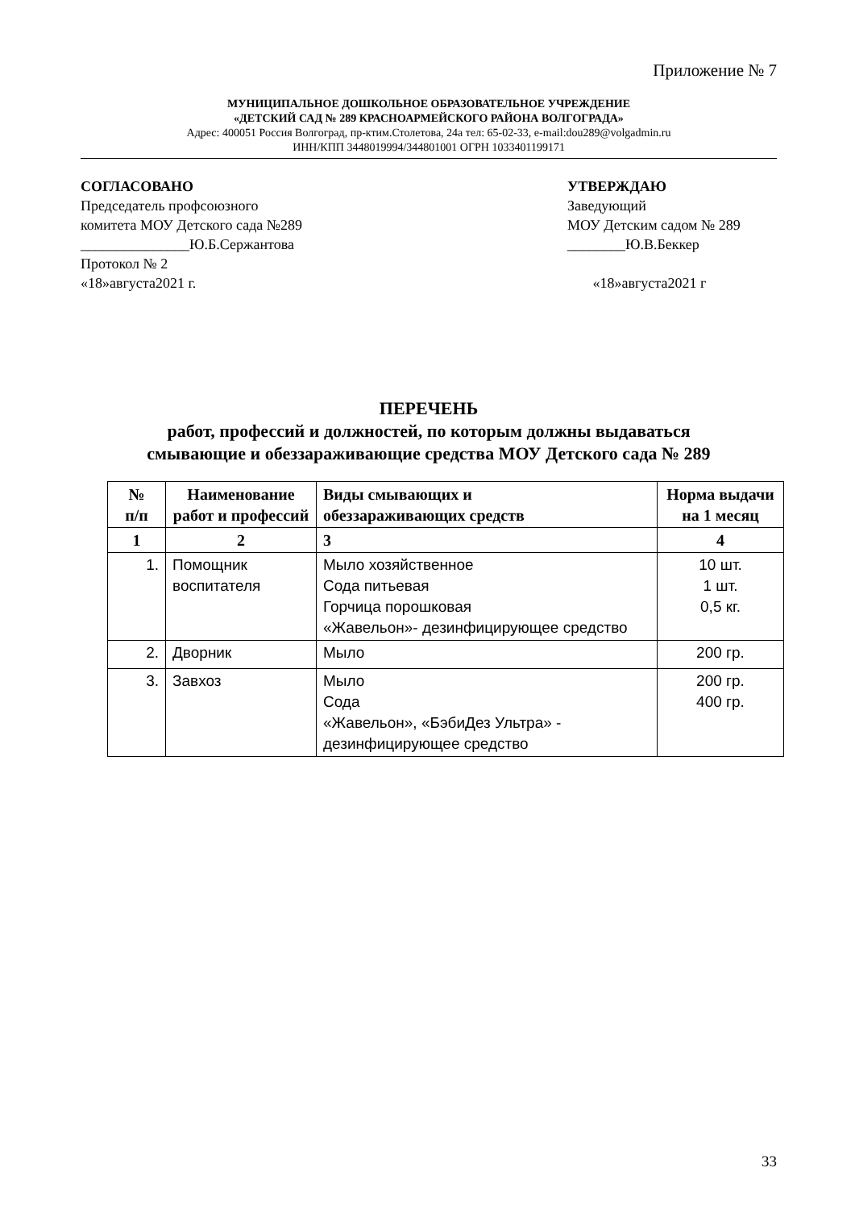Приложение № 7
МУНИЦИПАЛЬНОЕ ДОШКОЛЬНОЕ ОБРАЗОВАТЕЛЬНОЕ УЧРЕЖДЕНИЕ
«ДЕТСКИЙ САД № 289 КРАСНОАРМЕЙСКОГО РАЙОНА ВОЛГОГРАДА»
Адрес: 400051 Россия Волгоград, пр-ктим.Столетова, 24а тел: 65-02-33, e-mail:dou289@volgadmin.ru
ИНН/КПП 3448019994/344801001 ОГРН 1033401199171
СОГЛАСОВАНО
Председатель профсоюзного
комитета МОУ Детского сада №289
_______________Ю.Б.Сержантова
Протокол № 2
«18»августа2021 г.
УТВЕРЖДАЮ
Заведующий
МОУ Детским садом № 289
________Ю.В.Беккер
«18»августа2021 г
ПЕРЕЧЕНЬ
работ, профессий и должностей, по которым должны выдаваться
смывающие и обеззараживающие средства МОУ Детского сада № 289
| № п/п | Наименование работ и профессий | Виды смывающих и обеззараживающих средств | Норма выдачи на 1 месяц |
| --- | --- | --- | --- |
| 1 | 2 | 3 | 4 |
| 1. | Помощник воспитателя | Мыло хозяйственное Сода питьевая Горчица порошковая «Жавельон»- дезинфицирующее средство | 10 шт. 1 шт. 0,5 кг. |
| 2. | Дворник | Мыло | 200 гр. |
| 3. | Завхоз | Мыло Сода «Жавельон», «БэбиДез Ультра» - дезинфицирующее средство | 200 гр. 400 гр. |
33